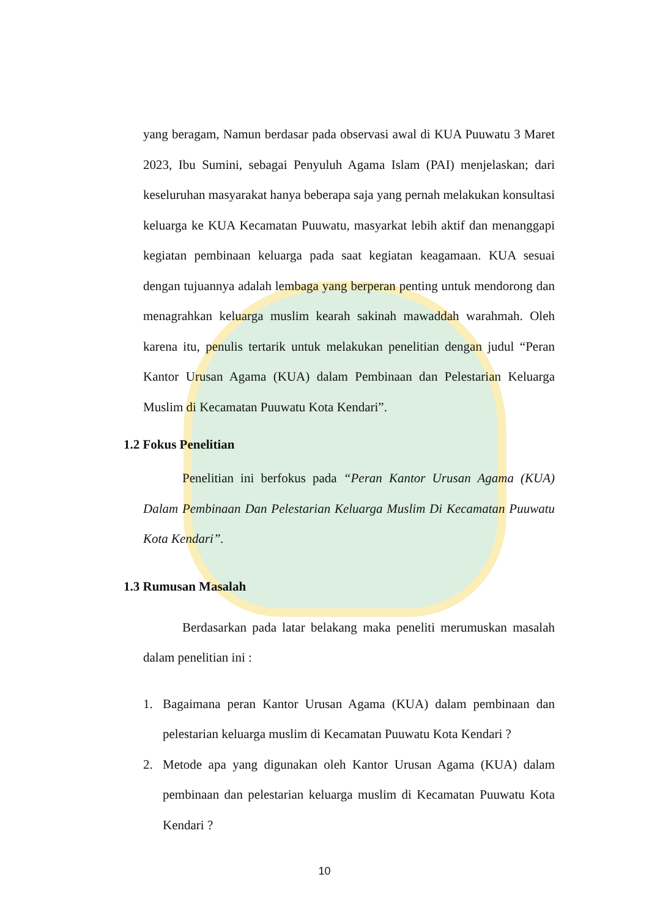yang beragam, Namun berdasar pada observasi awal di KUA Puuwatu 3 Maret 2023, Ibu Sumini, sebagai Penyuluh Agama Islam (PAI) menjelaskan; dari keseluruhan masyarakat hanya beberapa saja yang pernah melakukan konsultasi keluarga ke KUA Kecamatan Puuwatu, masyarkat lebih aktif dan menanggapi kegiatan pembinaan keluarga pada saat kegiatan keagamaan. KUA sesuai dengan tujuannya adalah lembaga yang berperan penting untuk mendorong dan menagrahkan keluarga muslim kearah sakinah mawaddah warahmah. Oleh karena itu, penulis tertarik untuk melakukan penelitian dengan judul “Peran Kantor Urusan Agama (KUA) dalam Pembinaan dan Pelestarian Keluarga Muslim di Kecamatan Puuwatu Kota Kendari”.
1.2 Fokus Penelitian
Penelitian ini berfokus pada “Peran Kantor Urusan Agama (KUA) Dalam Pembinaan Dan Pelestarian Keluarga Muslim Di Kecamatan Puuwatu Kota Kendari”.
1.3 Rumusan Masalah
Berdasarkan pada latar belakang maka peneliti merumuskan masalah dalam penelitian ini :
1. Bagaimana peran Kantor Urusan Agama (KUA) dalam pembinaan dan pelestarian keluarga muslim di Kecamatan Puuwatu Kota Kendari ?
2. Metode apa yang digunakan oleh Kantor Urusan Agama (KUA) dalam pembinaan dan pelestarian keluarga muslim di Kecamatan Puuwatu Kota Kendari ?
10